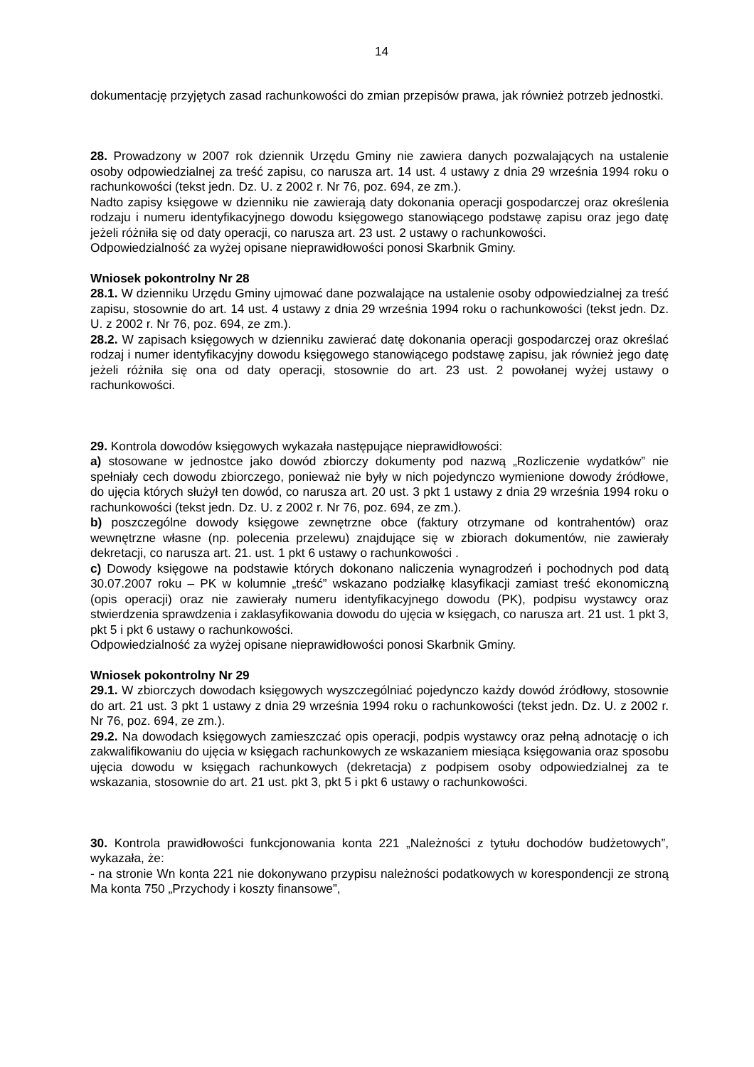14
dokumentację przyjętych zasad rachunkowości do zmian przepisów prawa, jak również potrzeb jednostki.
28. Prowadzony w 2007 rok dziennik Urzędu Gminy nie zawiera danych pozwalających na ustalenie osoby odpowiedzialnej za treść zapisu, co narusza art. 14 ust. 4 ustawy z dnia 29 września 1994 roku o rachunkowości (tekst jedn. Dz. U. z 2002 r. Nr 76, poz. 694, ze zm.).
Nadto zapisy księgowe w dzienniku nie zawierają daty dokonania operacji gospodarczej oraz określenia rodzaju i numeru identyfikacyjnego dowodu księgowego stanowiącego podstawę zapisu oraz jego datę jeżeli różniła się od daty operacji, co narusza art. 23 ust. 2 ustawy o rachunkowości.
Odpowiedzialność za wyżej opisane nieprawidłowości ponosi Skarbnik Gminy.
Wniosek pokontrolny Nr 28
28.1. W dzienniku Urzędu Gminy ujmować dane pozwalające na ustalenie osoby odpowiedzialnej za treść zapisu, stosownie do art. 14 ust. 4 ustawy z dnia 29 września 1994 roku o rachunkowości (tekst jedn. Dz. U. z 2002 r. Nr 76, poz. 694, ze zm.).
28.2. W zapisach księgowych w dzienniku zawierać datę dokonania operacji gospodarczej oraz określać rodzaj i numer identyfikacyjny dowodu księgowego stanowiącego podstawę zapisu, jak również jego datę jeżeli różniła się ona od daty operacji, stosownie do art. 23 ust. 2 powołanej wyżej ustawy o rachunkowości.
29. Kontrola dowodów księgowych wykazała następujące nieprawidłowości:
a) stosowane w jednostce jako dowód zbiorczy dokumenty pod nazwą „Rozliczenie wydatków” nie spełniały cech dowodu zbiorczego, ponieważ nie były w nich pojedynczo wymienione dowody źródłowe, do ujęcia których służył ten dowód, co narusza art. 20 ust. 3 pkt 1 ustawy z dnia 29 września 1994 roku o rachunkowości (tekst jedn. Dz. U. z 2002 r. Nr 76, poz. 694, ze zm.).
b) poszczególne dowody księgowe zewnętrzne obce (faktury otrzymane od kontrahentów) oraz wewnętrzne własne (np. polecenia przelewu) znajdujące się w zbiorach dokumentów, nie zawierały dekretacji, co narusza art. 21. ust. 1 pkt 6 ustawy o rachunkowości .
c) Dowody księgowe na podstawie których dokonano naliczenia wynagrodzeń i pochodnych pod datą 30.07.2007 roku – PK w kolumnie „treść” wskazano podziałkę klasyfikacji zamiast treść ekonomiczną (opis operacji) oraz nie zawierały numeru identyfikacyjnego dowodu (PK), podpisu wystawcy oraz stwierdzenia sprawdzenia i zaklasyfikowania dowodu do ujęcia w księgach, co narusza art. 21 ust. 1 pkt 3, pkt 5 i pkt 6 ustawy o rachunkowości.
Odpowiedzialność za wyżej opisane nieprawidłowości ponosi Skarbnik Gminy.
Wniosek pokontrolny Nr 29
29.1. W zbiorczych dowodach księgowych wyszczególniać pojedynczo każdy dowód źródłowy, stosownie do art. 21 ust. 3 pkt 1 ustawy z dnia 29 września 1994 roku o rachunkowości (tekst jedn. Dz. U. z 2002 r. Nr 76, poz. 694, ze zm.).
29.2. Na dowodach księgowych zamieszczać opis operacji, podpis wystawcy oraz pełną adnotację o ich zakwalifikowaniu do ujęcia w księgach rachunkowych ze wskazaniem miesiąca księgowania oraz sposobu ujęcia dowodu w księgach rachunkowych (dekretacja) z podpisem osoby odpowiedzialnej za te wskazania, stosownie do art. 21 ust. pkt 3, pkt 5 i pkt 6 ustawy o rachunkowości.
30. Kontrola prawidłowości funkcjonowania konta 221 „Należności z tytułu dochodów budżetowych”, wykazała, że:
- na stronie Wn konta 221 nie dokonywano przypisu należności podatkowych w korespondencji ze stroną Ma konta 750 „Przychody i koszty finansowe”,